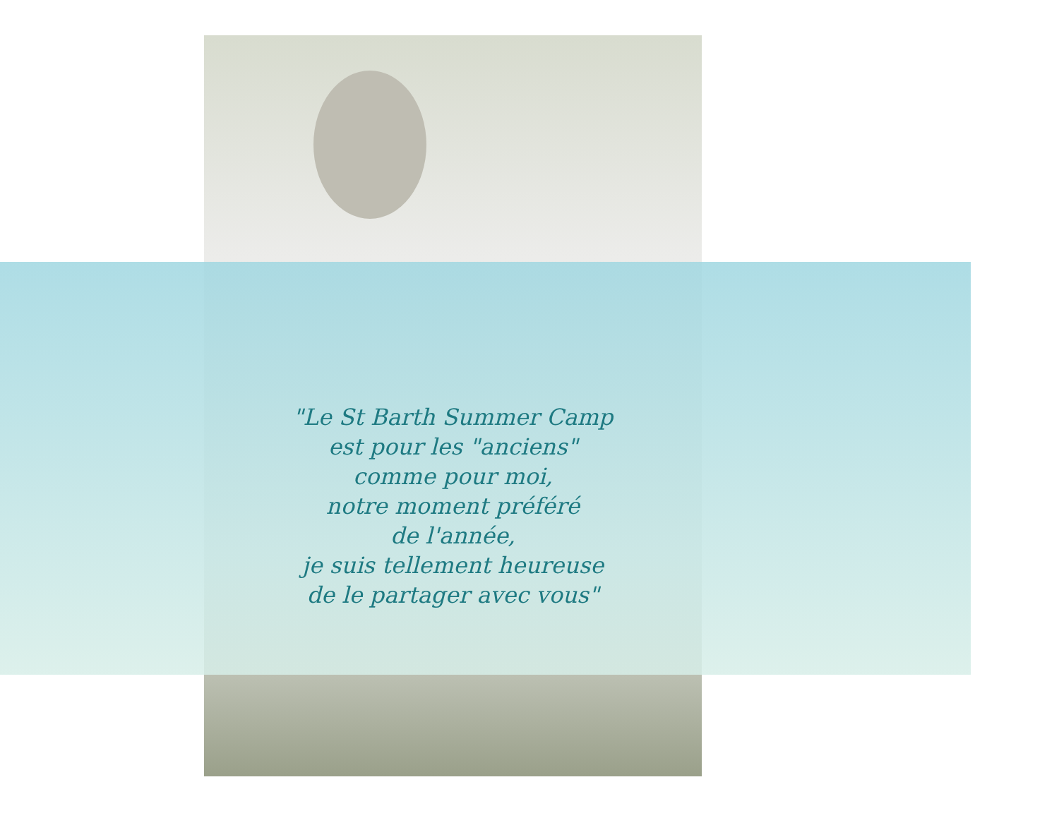"Le St Barth Summer Camp
est pour les "anciens"
comme pour moi,
notre moment préféré
de l'année,
je suis tellement heureuse
de le partager avec vous"